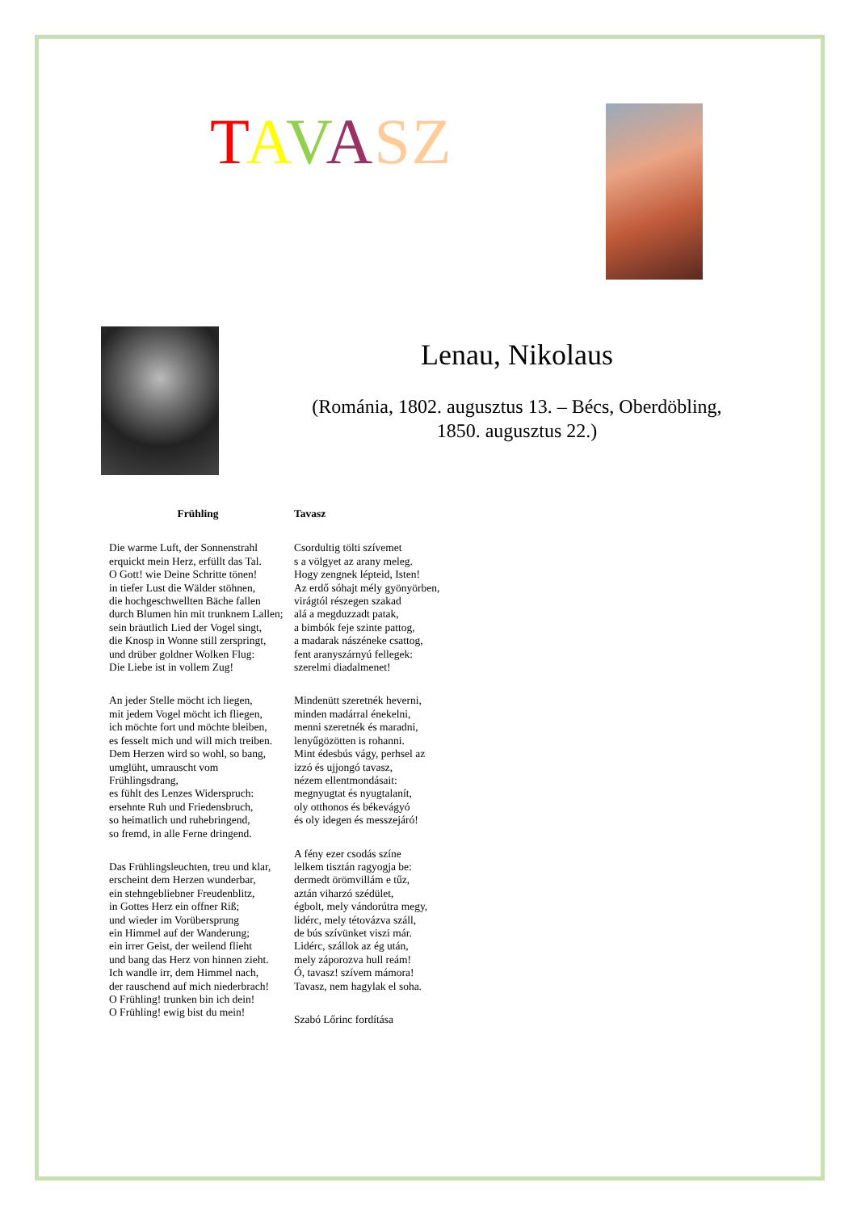TAVASZ
Lenau, Nikolaus
(Románia, 1802. augusztus 13. – Bécs, Oberdöbling,
1850. augusztus 22.)
Frühling
Die warme Luft, der Sonnenstrahl
erquickt mein Herz, erfüllt das Tal.
O Gott! wie Deine Schritte tönen!
in tiefer Lust die Wälder stöhnen,
die hochgeschwellten Bäche fallen
durch Blumen hin mit trunknem Lallen;
sein bräutlich Lied der Vogel singt,
die Knosp in Wonne still zerspringt,
und drüber goldner Wolken Flug:
Die Liebe ist in vollem Zug!
An jeder Stelle möcht ich liegen,
mit jedem Vogel möcht ich fliegen,
ich möchte fort und möchte bleiben,
es fesselt mich und will mich treiben.
Dem Herzen wird so wohl, so bang,
umglüht, umrauscht vom Frühlingsdrang,
es fühlt des Lenzes Widerspruch:
ersehnte Ruh und Friedensbruch,
so heimatlich und ruhebringend,
so fremd, in alle Ferne dringend.
Das Frühlingsleuchten, treu und klar,
erscheint dem Herzen wunderbar,
ein stehngebliebner Freudenblitz,
in Gottes Herz ein offner Riß;
und wieder im Vorübersprung
ein Himmel auf der Wanderung;
ein irrer Geist, der weilend flieht
und bang das Herz von hinnen zieht.
Ich wandle irr, dem Himmel nach,
der rauschend auf mich niederbrach!
O Frühling! trunken bin ich dein!
O Frühling! ewig bist du mein!
Tavasz
Csordultig tölti szívemet
s a völgyet az arany meleg.
Hogy zengnek lépteid, Isten!
Az erdő sóhajt mély gyönyörben,
virágtól részegen szakad
alá a megduzzadt patak,
a bimbók feje szinte pattog,
a madarak nászéneke csattog,
fent aranyszárnyú fellegek:
szerelmi diadalmenet!
Mindenütt szeretnék heverni,
minden madárral énekelni,
menni szeretnék és maradni,
lenyűgözötten is rohanni.
Mint édesbús vágy, perhsel az
izzó és ujjongó tavasz,
nézem ellentmondásait:
megnyugtat és nyugtalanít,
oly otthonos és békevágyó
és oly idegen és messzejáró!
A fény ezer csodás színe
lelkem tisztán ragyogja be:
dermedt örömvillám e tűz,
aztán viharzó szédület,
égbolt, mely vándorútra megy,
lidérc, mely tétovázva száll,
de bús szívünket viszi már.
Lidérc, szállok az ég után,
mely záporozva hull reám!
Ó, tavasz! szívem mámora!
Tavasz, nem hagylak el soha.
Szabó Lőrinc fordítása